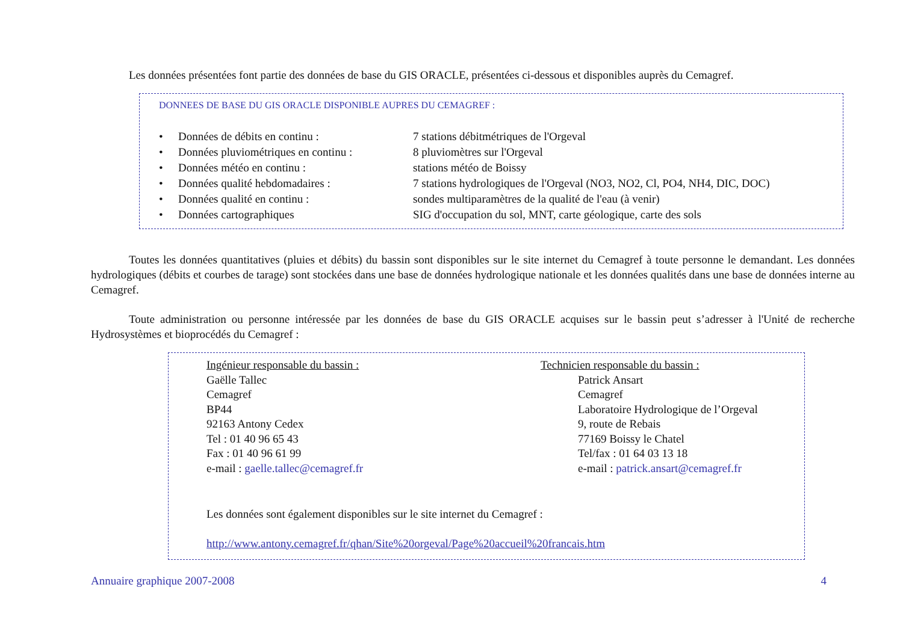Les données présentées font partie des données de base du GIS ORACLE, présentées ci-dessous et disponibles auprès du Cemagref.
DONNEES DE BASE DU GIS ORACLE DISPONIBLE AUPRES DU CEMAGREF :
• Données de débits en continu : 7 stations débitmétriques de l'Orgeval
• Données pluviométriques en continu :
8 pluviomètres sur l'Orgeval
• Données météo en continu : stations météo de Boissy
• Données qualité hebdomadaires : 7 stations hydrologiques de l'Orgeval (NO3, NO2, Cl, PO4, NH4, DIC, DOC)
• Données qualité en continu : sondes multiparamètres de la qualité de l'eau (à venir)
• Données cartographiques SIG d'occupation du sol, MNT, carte géologique, carte des sols
Toutes les données quantitatives (pluies et débits) du bassin sont disponibles sur le site internet du Cemagref à toute personne le demandant. Les données hydrologiques (débits et courbes de tarage) sont stockées dans une base de données hydrologique nationale et les données qualités dans une base de données interne au Cemagref.
Toute administration ou personne intéressée par les données de base du GIS ORACLE acquises sur le bassin peut s’adresser à l'Unité de recherche Hydrosystèmes et bioprocédés du Cemagref :
Ingénieur responsable du bassin :
Gaëlle Tallec
Cemagref
BP44
92163 Antony Cedex
Tel : 01 40 96 65 43
Fax : 01 40 96 61 99
e-mail : gaelle.tallec@cemagref.fr
Technicien responsable du bassin :
Patrick Ansart
Cemagref
Laboratoire Hydrologique de l’Orgeval
9, route de Rebais
77169 Boissy le Chatel
Tel/fax : 01 64 03 13 18
e-mail : patrick.ansart@cemagref.fr
Les données sont également disponibles sur le site internet du Cemagref :
http://www.antony.cemagref.fr/qhan/Site%20orgeval/Page%20accueil%20francais.htm
Annuaire graphique 2007-2008 4